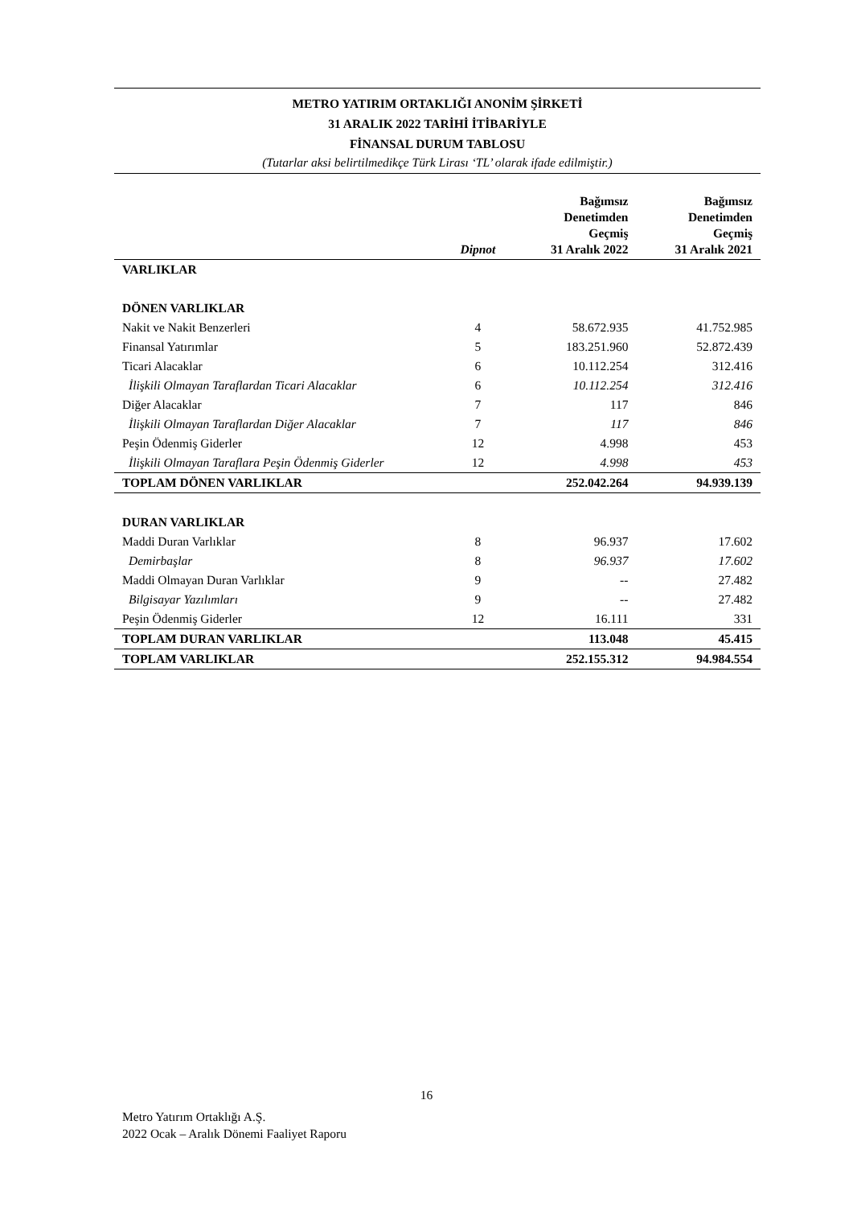METRO YATIRIM ORTAKLIĞI ANONİM ŞİRKETİ
31 ARALIK 2022 TARİHİ İTİBARİYLE
FİNANSAL DURUM TABLOSU
(Tutarlar aksi belirtilmedikçe Türk Lirası ‘TL’ olarak ifade edilmiştir.)
| | Dipnot | Bağımsız Denetimden Geçmiş 31 Aralık 2022 | Bağımsız Denetimden Geçmiş 31 Aralık 2021 |
| --- | --- | --- | --- |
| VARLIKLAR | | | |
| DÖNEN VARLIKLAR | | | |
| Nakit ve Nakit Benzerleri | 4 | 58.672.935 | 41.752.985 |
| Finansal Yatırımlar | 5 | 183.251.960 | 52.872.439 |
| Ticari Alacaklar | 6 | 10.112.254 | 312.416 |
| İlişkili Olmayan Taraflardan Ticari Alacaklar | 6 | 10.112.254 | 312.416 |
| Diğer Alacaklar | 7 | 117 | 846 |
| İlişkili Olmayan Taraflardan Diğer Alacaklar | 7 | 117 | 846 |
| Peşin Ödenmiş Giderler | 12 | 4.998 | 453 |
| İlişkili Olmayan Taraflara Peşin Ödenmiş Giderler | 12 | 4.998 | 453 |
| TOPLAM DÖNEN VARLIKLAR | | 252.042.264 | 94.939.139 |
| DURAN VARLIKLAR | | | |
| Maddi Duran Varlıklar | 8 | 96.937 | 17.602 |
| Demirbaşlar | 8 | 96.937 | 17.602 |
| Maddi Olmayan Duran Varlıklar | 9 | -- | 27.482 |
| Bilgisayar Yazılımları | 9 | -- | 27.482 |
| Peşin Ödenmiş Giderler | 12 | 16.111 | 331 |
| TOPLAM DURAN VARLIKLAR | | 113.048 | 45.415 |
| TOPLAM VARLIKLAR | | 252.155.312 | 94.984.554 |
16
Metro Yatırım Ortaklığı A.Ş.
2022 Ocak – Aralık Dönemi Faaliyet Raporu